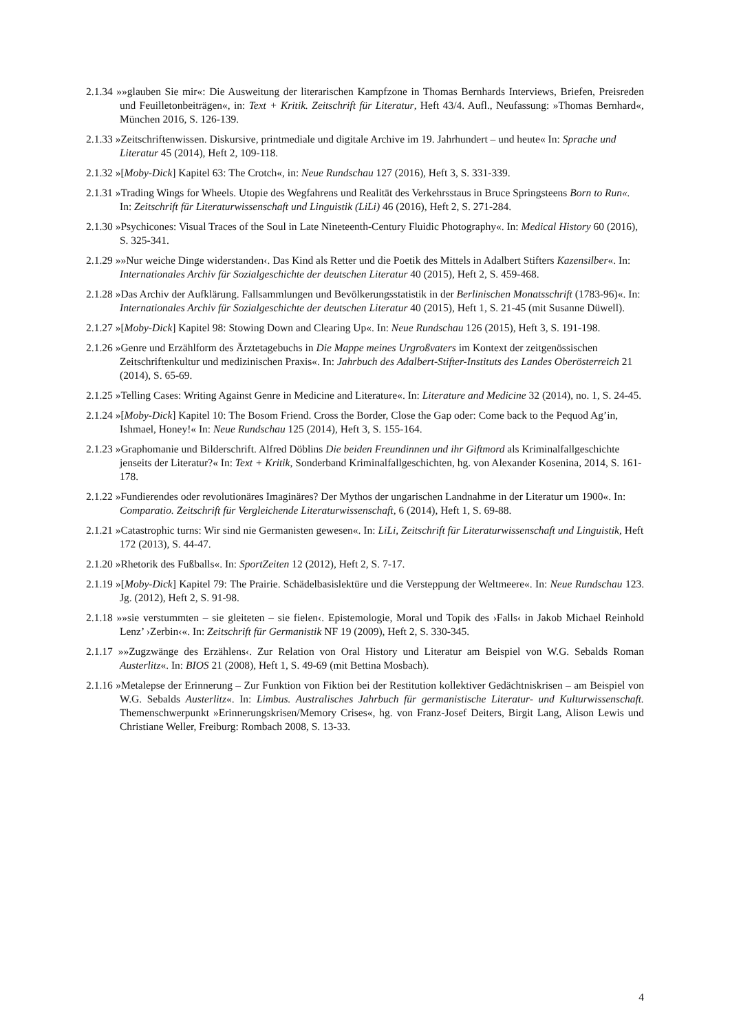2.1.34 »»glauben Sie mir«: Die Ausweitung der literarischen Kampfzone in Thomas Bernhards Interviews, Briefen, Preisreden und Feuilletonbeiträgen«, in: Text + Kritik. Zeitschrift für Literatur, Heft 43/4. Aufl., Neufassung: »Thomas Bernhard«, München 2016, S. 126-139.
2.1.33 »Zeitschriftenwissen. Diskursive, printmediale und digitale Archive im 19. Jahrhundert – und heute« In: Sprache und Literatur 45 (2014), Heft 2, 109-118.
2.1.32 »[Moby-Dick] Kapitel 63: The Crotch«, in: Neue Rundschau 127 (2016), Heft 3, S. 331-339.
2.1.31 »Trading Wings for Wheels. Utopie des Wegfahrens und Realität des Verkehrsstaus in Bruce Springsteens Born to Run«. In: Zeitschrift für Literaturwissenschaft und Linguistik (LiLi) 46 (2016), Heft 2, S. 271-284.
2.1.30 »Psychicones: Visual Traces of the Soul in Late Nineteenth-Century Fluidic Photography«. In: Medical History 60 (2016), S. 325-341.
2.1.29 »»Nur weiche Dinge widerstanden‹. Das Kind als Retter und die Poetik des Mittels in Adalbert Stifters Kazensilber«. In: Internationales Archiv für Sozialgeschichte der deutschen Literatur 40 (2015), Heft 2, S. 459-468.
2.1.28 »Das Archiv der Aufklärung. Fallsammlungen und Bevölkerungsstatistik in der Berlinischen Monatsschrift (1783-96)«. In: Internationales Archiv für Sozialgeschichte der deutschen Literatur 40 (2015), Heft 1, S. 21-45 (mit Susanne Düwell).
2.1.27 »[Moby-Dick] Kapitel 98: Stowing Down and Clearing Up«. In: Neue Rundschau 126 (2015), Heft 3, S. 191-198.
2.1.26 »Genre und Erzählform des Ärztetagebuchs in Die Mappe meines Urgroßvaters im Kontext der zeitgenössischen Zeitschriftenkultur und medizinischen Praxis«. In: Jahrbuch des Adalbert-Stifter-Instituts des Landes Oberösterreich 21 (2014), S. 65-69.
2.1.25 »Telling Cases: Writing Against Genre in Medicine and Literature«. In: Literature and Medicine 32 (2014), no. 1, S. 24-45.
2.1.24 »[Moby-Dick] Kapitel 10: The Bosom Friend. Cross the Border, Close the Gap oder: Come back to the Pequod Ag’in, Ishmael, Honey!« In: Neue Rundschau 125 (2014), Heft 3, S. 155-164.
2.1.23 »Graphomanie und Bilderschrift. Alfred Döblins Die beiden Freundinnen und ihr Giftmord als Kriminalfallgeschichte jenseits der Literatur?« In: Text + Kritik, Sonderband Kriminalfallgeschichten, hg. von Alexander Kosenina, 2014, S. 161-178.
2.1.22 »Fundierendes oder revolutionäres Imaginäres? Der Mythos der ungarischen Landnahme in der Literatur um 1900«. In: Comparatio. Zeitschrift für Vergleichende Literaturwissenschaft, 6 (2014), Heft 1, S. 69-88.
2.1.21 »Catastrophic turns: Wir sind nie Germanisten gewesen«. In: LiLi, Zeitschrift für Literaturwissenschaft und Linguistik, Heft 172 (2013), S. 44-47.
2.1.20 »Rhetorik des Fußballs«. In: SportZeiten 12 (2012), Heft 2, S. 7-17.
2.1.19 »[Moby-Dick] Kapitel 79: The Prairie. Schädelbasislektüre und die Versteppung der Weltmeere«. In: Neue Rundschau 123. Jg. (2012), Heft 2, S. 91-98.
2.1.18 »»sie verstummten – sie gleiteten – sie fielen‹. Epistemologie, Moral und Topik des ›Falls‹ in Jakob Michael Reinhold Lenz’ ›Zerbin‹«. In: Zeitschrift für Germanistik NF 19 (2009), Heft 2, S. 330-345.
2.1.17 »»Zugzwänge des Erzählens‹. Zur Relation von Oral History und Literatur am Beispiel von W.G. Sebalds Roman Austerlitz«. In: BIOS 21 (2008), Heft 1, S. 49-69 (mit Bettina Mosbach).
2.1.16 »Metalepse der Erinnerung – Zur Funktion von Fiktion bei der Restitution kollektiver Gedächtniskrisen – am Beispiel von W.G. Sebalds Austerlitz«. In: Limbus. Australisches Jahrbuch für germanistische Literatur- und Kulturwissenschaft. Themenschwerpunkt »Erinnerungskrisen/Memory Crises«, hg. von Franz-Josef Deiters, Birgit Lang, Alison Lewis und Christiane Weller, Freiburg: Rombach 2008, S. 13-33.
4